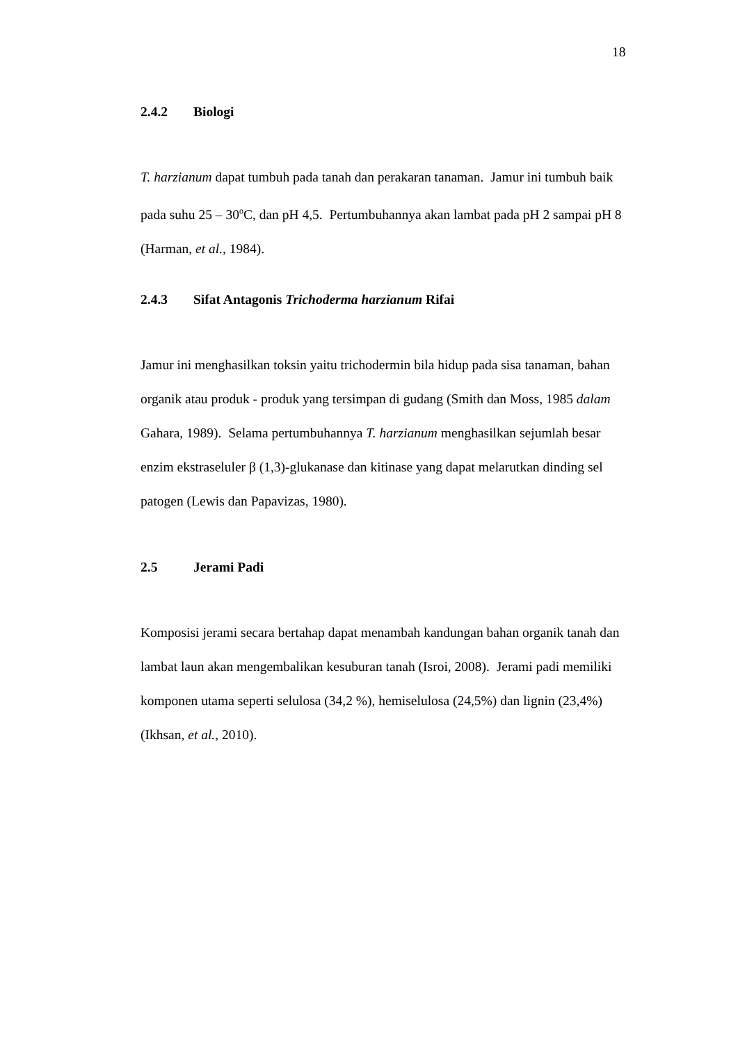18
2.4.2 Biologi
T. harzianum dapat tumbuh pada tanah dan perakaran tanaman. Jamur ini tumbuh baik pada suhu 25 – 30<sup>o</sup>C, dan pH 4,5. Pertumbuhannya akan lambat pada pH 2 sampai pH 8 (Harman, et al., 1984).
2.4.3 Sifat Antagonis Trichoderma harzianum Rifai
Jamur ini menghasilkan toksin yaitu trichodermin bila hidup pada sisa tanaman, bahan organik atau produk - produk yang tersimpan di gudang (Smith dan Moss, 1985 dalam Gahara, 1989). Selama pertumbuhannya T. harzianum menghasilkan sejumlah besar enzim ekstraseluler β (1,3)-glukanase dan kitinase yang dapat melarutkan dinding sel patogen (Lewis dan Papavizas, 1980).
2.5 Jerami Padi
Komposisi jerami secara bertahap dapat menambah kandungan bahan organik tanah dan lambat laun akan mengembalikan kesuburan tanah (Isroi, 2008). Jerami padi memiliki komponen utama seperti selulosa (34,2 %), hemiselulosa (24,5%) dan lignin (23,4%) (Ikhsan, et al., 2010).